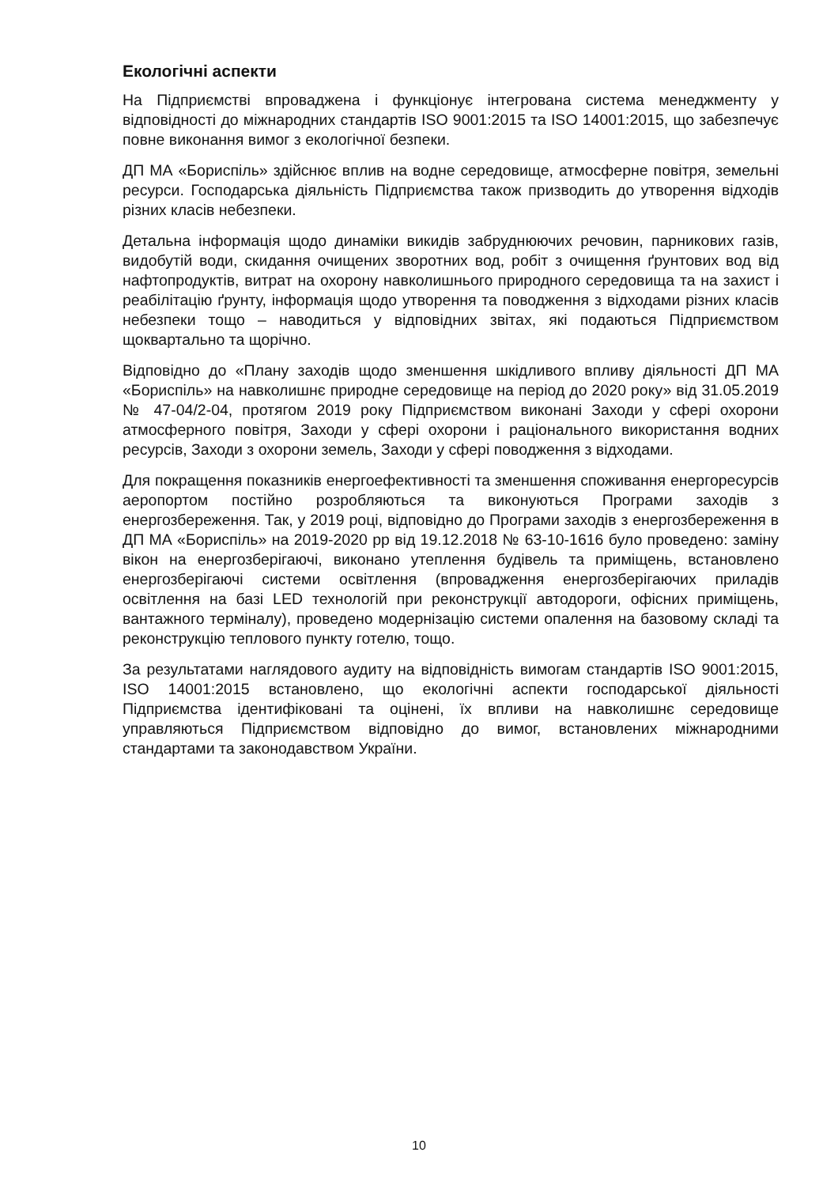Екологічні аспекти
На Підприємстві впроваджена і функціонує інтегрована система менеджменту у відповідності до міжнародних стандартів ISO 9001:2015 та ISO 14001:2015, що забезпечує повне виконання вимог з екологічної безпеки.
ДП МА «Бориспіль» здійснює вплив на водне середовище, атмосферне повітря, земельні ресурси. Господарська діяльність Підприємства також призводить до утворення відходів різних класів небезпеки.
Детальна інформація щодо динаміки викидів забруднюючих речовин, парникових газів, видобутій води, скидання очищених зворотних вод, робіт з очищення ґрунтових вод від нафтопродуктів, витрат на охорону навколишнього природного середовища та на захист і реабілітацію ґрунту, інформація щодо утворення та поводження з відходами різних класів небезпеки тощо – наводиться у відповідних звітах, які подаються Підприємством щоквартально та щорічно.
Відповідно до «Плану заходів щодо зменшення шкідливого впливу діяльності ДП МА «Бориспіль» на навколишнє природне середовище на період до 2020 року» від 31.05.2019 № 47-04/2-04, протягом 2019 року Підприємством виконані Заходи у сфері охорони атмосферного повітря, Заходи у сфері охорони і раціонального використання водних ресурсів, Заходи з охорони земель, Заходи у сфері поводження з відходами.
Для покращення показників енергоефективності та зменшення споживання енергоресурсів аеропортом постійно розробляються та виконуються Програми заходів з енергозбереження. Так, у 2019 році, відповідно до Програми заходів з енергозбереження в ДП МА «Бориспіль» на 2019-2020 рр від 19.12.2018 № 63-10-1616 було проведено: заміну вікон на енергозберігаючі, виконано утеплення будівель та приміщень, встановлено енергозберігаючі системи освітлення (впровадження енергозберігаючих приладів освітлення на базі LED технологій при реконструкції автодороги, офісних приміщень, вантажного терміналу), проведено модернізацію системи опалення на базовому складі та реконструкцію теплового пункту готелю, тощо.
За результатами наглядового аудиту на відповідність вимогам стандартів ISO 9001:2015, ISO 14001:2015 встановлено, що екологічні аспекти господарської діяльності Підприємства ідентифіковані та оцінені, їх впливи на навколишнє середовище управляються Підприємством відповідно до вимог, встановлених міжнародними стандартами та законодавством України.
10